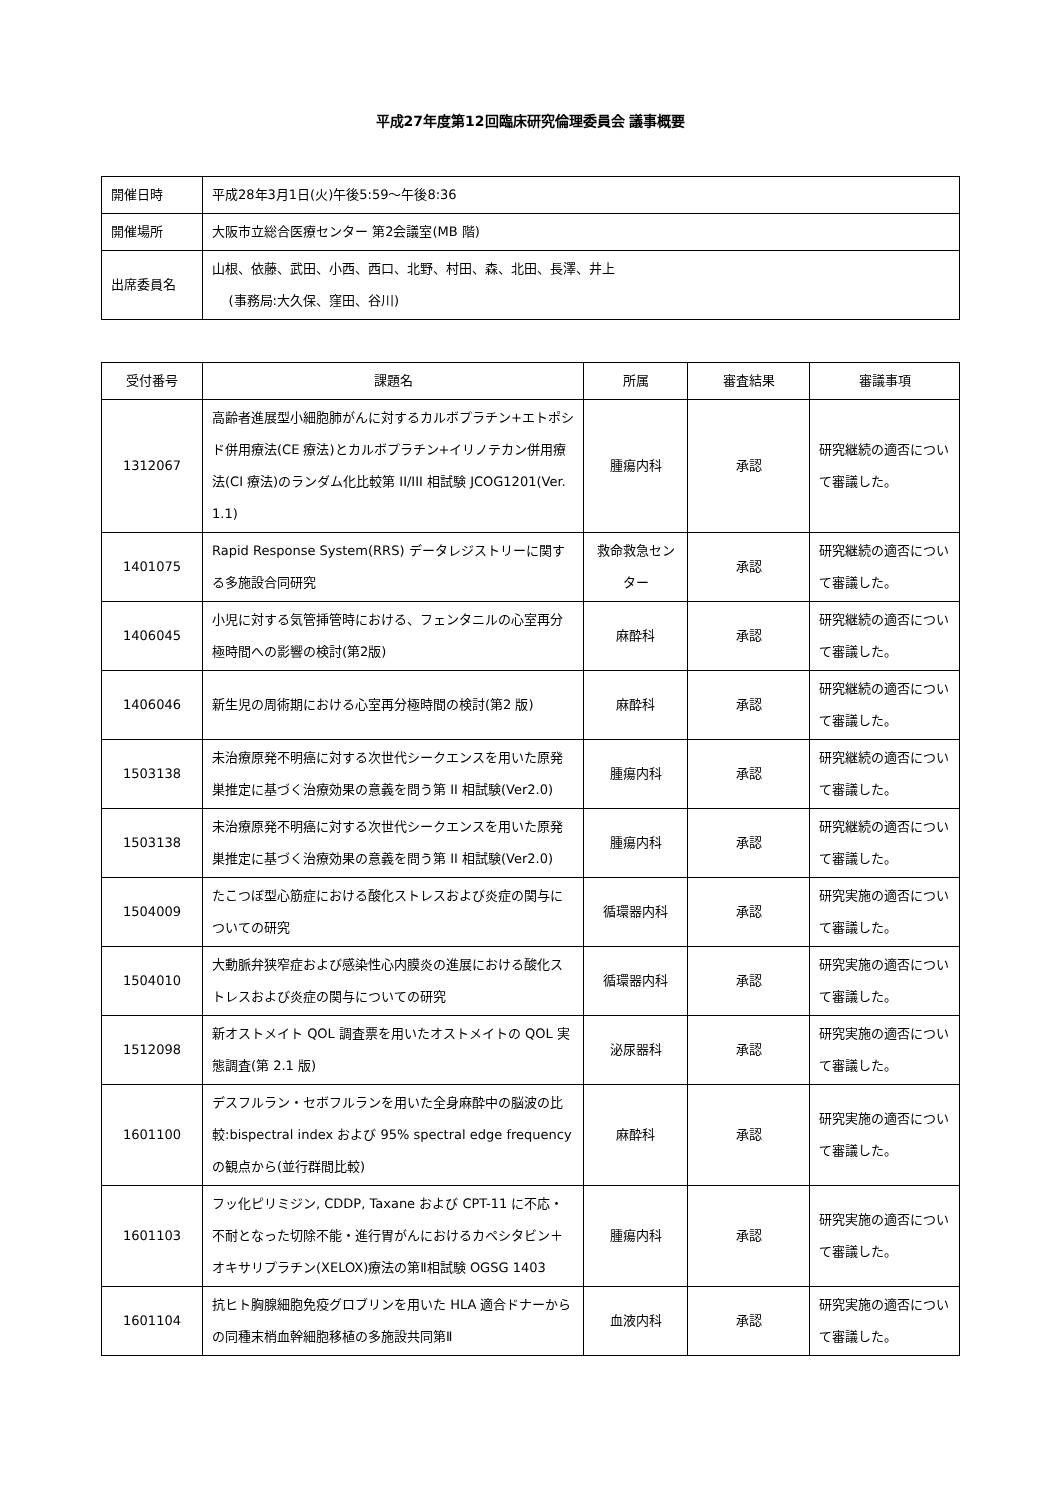平成27年度第12回臨床研究倫理委員会 議事概要
| 開催日時 | 平成28年3月1日(火)午後5:59～午後8:36 |
| 開催場所 | 大阪市立総合医療センター 第2会議室(MB 階) |
| 出席委員名 | 山根、依藤、武田、小西、西口、北野、村田、森、北田、長澤、井上 (事務局:大久保、窪田、谷川) |
| 受付番号 | 課題名 | 所属 | 審査結果 | 審議事項 |
| --- | --- | --- | --- | --- |
| 1312067 | 高齢者進展型小細胞肺がんに対するカルボプラチン+エトポシド併用療法(CE 療法)とカルボプラチン+イリノテカン併用療法(CI 療法)のランダム化比較第 II/III 相試験 JCOG1201(Ver. 1.1) | 腫瘍内科 | 承認 | 研究継続の適否について審議した。 |
| 1401075 | Rapid Response System(RRS) データレジストリーに関する多施設合同研究 | 救命救急センター | 承認 | 研究継続の適否について審議した。 |
| 1406045 | 小児に対する気管挿管時における、フェンタニルの心室再分極時間への影響の検討(第2版) | 麻酔科 | 承認 | 研究継続の適否について審議した。 |
| 1406046 | 新生児の周術期における心室再分極時間の検討(第2 版) | 麻酔科 | 承認 | 研究継続の適否について審議した。 |
| 1503138 | 未治療原発不明癌に対する次世代シークエンスを用いた原発巣推定に基づく治療効果の意義を問う第 II 相試験(Ver2.0) | 腫瘍内科 | 承認 | 研究継続の適否について審議した。 |
| 1503138 | 未治療原発不明癌に対する次世代シークエンスを用いた原発巣推定に基づく治療効果の意義を問う第 II 相試験(Ver2.0) | 腫瘍内科 | 承認 | 研究継続の適否について審議した。 |
| 1504009 | たこつぼ型心筋症における酸化ストレスおよび炎症の関与についての研究 | 循環器内科 | 承認 | 研究実施の適否について審議した。 |
| 1504010 | 大動脈弁狭窄症および感染性心内膜炎の進展における酸化ストレスおよび炎症の関与についての研究 | 循環器内科 | 承認 | 研究実施の適否について審議した。 |
| 1512098 | 新オストメイト QOL 調査票を用いたオストメイトの QOL 実態調査(第 2.1 版) | 泌尿器科 | 承認 | 研究実施の適否について審議した。 |
| 1601100 | デスフルラン・セボフルランを用いた全身麻酔中の脳波の比較:bispectral index および 95% spectral edge frequency の観点から(並行群間比較) | 麻酔科 | 承認 | 研究実施の適否について審議した。 |
| 1601103 | フッ化ピリミジン, CDDP, Taxane および CPT-11 に不応・不耐となった切除不能・進行胃がんにおけるカペシタビン＋オキサリプラチン(XELOX)療法の第Ⅱ相試験 OGSG 1403 | 腫瘍内科 | 承認 | 研究実施の適否について審議した。 |
| 1601104 | 抗ヒト胸腺細胞免疫グロブリンを用いた HLA 適合ドナーからの同種末梢血幹細胞移植の多施設共同第Ⅱ | 血液内科 | 承認 | 研究実施の適否について審議した。 |